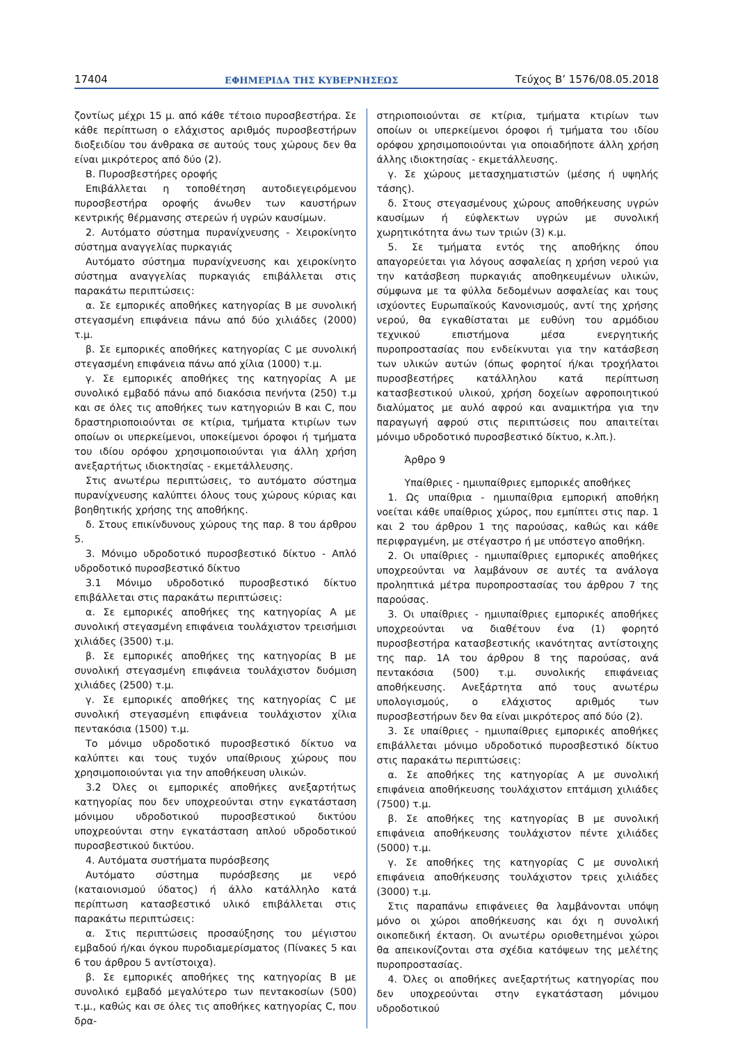17404 ΕΦΗΜΕΡΙΔΑ ΤΗΣ ΚΥΒΕΡΝΗΣΕΩΣ Τεύχος Β’ 1576/08.05.2018
ζοντίως μέχρι 15 μ. από κάθε τέτοιο πυροσβεστήρα. Σε κάθε περίπτωση ο ελάχιστος αριθμός πυροσβεστήρων διοξειδίου του άνθρακα σε αυτούς τους χώρους δεν θα είναι μικρότερος από δύο (2).
Β. Πυροσβεστήρες οροφής
Επιβάλλεται η τοποθέτηση αυτοδιεγειρόμενου πυροσβεστήρα οροφής άνωθεν των καυστήρων κεντρικής θέρμανσης στερεών ή υγρών καυσίμων.
2. Αυτόματο σύστημα πυρανίχνευσης - Χειροκίνητο σύστημα αναγγελίας πυρκαγιάς
Αυτόματο σύστημα πυρανίχνευσης και χειροκίνητο σύστημα αναγγελίας πυρκαγιάς επιβάλλεται στις παρακάτω περιπτώσεις:
α. Σε εμπορικές αποθήκες κατηγορίας Β με συνολική στεγασμένη επιφάνεια πάνω από δύο χιλιάδες (2000) τ.μ.
β. Σε εμπορικές αποθήκες κατηγορίας C με συνολική στεγασμένη επιφάνεια πάνω από χίλια (1000) τ.μ.
γ. Σε εμπορικές αποθήκες της κατηγορίας Α με συνολικό εμβαδό πάνω από διακόσια πενήντα (250) τ.μ και σε όλες τις αποθήκες των κατηγοριών Β και C, που δραστηριοποιούνται σε κτίρια, τμήματα κτιρίων των οποίων οι υπερκείμενοι, υποκείμενοι όροφοι ή τμήματα του ιδίου ορόφου χρησιμοποιούνται για άλλη χρήση ανεξαρτήτως ιδιοκτησίας - εκμετάλλευσης.
Στις ανωτέρω περιπτώσεις, το αυτόματο σύστημα πυρανίχνευσης καλύπτει όλους τους χώρους κύριας και βοηθητικής χρήσης της αποθήκης.
δ. Στους επικίνδυνους χώρους της παρ. 8 του άρθρου 5.
3. Μόνιμο υδροδοτικό πυροσβεστικό δίκτυο - Απλό υδροδοτικό πυροσβεστικό δίκτυο
3.1 Μόνιμο υδροδοτικό πυροσβεστικό δίκτυο επιβάλλεται στις παρακάτω περιπτώσεις:
α. Σε εμπορικές αποθήκες της κατηγορίας Α με συνολική στεγασμένη επιφάνεια τουλάχιστον τρεισήμισι χιλιάδες (3500) τ.μ.
β. Σε εμπορικές αποθήκες της κατηγορίας Β με συνολική στεγασμένη επιφάνεια τουλάχιστον δυόμιση χιλιάδες (2500) τ.μ.
γ. Σε εμπορικές αποθήκες της κατηγορίας C με συνολική στεγασμένη επιφάνεια τουλάχιστον χίλια πεντακόσια (1500) τ.μ.
Το μόνιμο υδροδοτικό πυροσβεστικό δίκτυο να καλύπτει και τους τυχόν υπαίθριους χώρους που χρησιμοποιούνται για την αποθήκευση υλικών.
3.2 Όλες οι εμπορικές αποθήκες ανεξαρτήτως κατηγορίας που δεν υποχρεούνται στην εγκατάσταση μόνιμου υδροδοτικού πυροσβεστικού δικτύου υποχρεούνται στην εγκατάσταση απλού υδροδοτικού πυροσβεστικού δικτύου.
4. Αυτόματα συστήματα πυρόσβεσης
Αυτόματο σύστημα πυρόσβεσης με νερό (καταιονισμού ύδατος) ή άλλο κατάλληλο κατά περίπτωση κατασβεστικό υλικό επιβάλλεται στις παρακάτω περιπτώσεις:
α. Στις περιπτώσεις προσαύξησης του μέγιστου εμβαδού ή/και όγκου πυροδιαμερίσματος (Πίνακες 5 και 6 του άρθρου 5 αντίστοιχα).
β. Σε εμπορικές αποθήκες της κατηγορίας Β με συνολικό εμβαδό μεγαλύτερο των πεντακοσίων (500) τ.μ., καθώς και σε όλες τις αποθήκες κατηγορίας C, που δρα-
στηριοποιούνται σε κτίρια, τμήματα κτιρίων των οποίων οι υπερκείμενοι όροφοι ή τμήματα του ιδίου ορόφου χρησιμοποιούνται για οποιαδήποτε άλλη χρήση άλλης ιδιοκτησίας - εκμετάλλευσης.
γ. Σε χώρους μετασχηματιστών (μέσης ή υψηλής τάσης).
δ. Στους στεγασμένους χώρους αποθήκευσης υγρών καυσίμων ή εύφλεκτων υγρών με συνολική χωρητικότητα άνω των τριών (3) κ.μ.
5. Σε τμήματα εντός της αποθήκης όπου απαγορεύεται για λόγους ασφαλείας η χρήση νερού για την κατάσβεση πυρκαγιάς αποθηκευμένων υλικών, σύμφωνα με τα φύλλα δεδομένων ασφαλείας και τους ισχύοντες Ευρωπαϊκούς Κανονισμούς, αντί της χρήσης νερού, θα εγκαθίσταται με ευθύνη του αρμόδιου τεχνικού επιστήμονα μέσα ενεργητικής πυροπροστασίας που ενδείκνυται για την κατάσβεση των υλικών αυτών (όπως φορητοί ή/και τροχήλατοι πυροσβεστήρες κατάλληλου κατά περίπτωση κατασβεστικού υλικού, χρήση δοχείων αφροποιητικού διαλύματος με αυλό αφρού και αναμικτήρα για την παραγωγή αφρού στις περιπτώσεις που απαιτείται μόνιμο υδροδοτικό πυροσβεστικό δίκτυο, κ.λπ.).
Άρθρο 9
Υπαίθριες - ημιυπαίθριες εμπορικές αποθήκες
1. Ως υπαίθρια - ημιυπαίθρια εμπορική αποθήκη νοείται κάθε υπαίθριος χώρος, που εμπίπτει στις παρ. 1 και 2 του άρθρου 1 της παρούσας, καθώς και κάθε περιφραγμένη, με στέγαστρο ή με υπόστεγο αποθήκη.
2. Οι υπαίθριες - ημιυπαίθριες εμπορικές αποθήκες υποχρεούνται να λαμβάνουν σε αυτές τα ανάλογα προληπτικά μέτρα πυροπροστασίας του άρθρου 7 της παρούσας.
3. Οι υπαίθριες - ημιυπαίθριες εμπορικές αποθήκες υποχρεούνται να διαθέτουν ένα (1) φορητό πυροσβεστήρα κατασβεστικής ικανότητας αντίστοιχης της παρ. 1Α του άρθρου 8 της παρούσας, ανά πεντακόσια (500) τ.μ. συνολικής επιφάνειας αποθήκευσης. Ανεξάρτητα από τους ανωτέρω υπολογισμούς, ο ελάχιστος αριθμός των πυροσβεστήρων δεν θα είναι μικρότερος από δύο (2).
3. Σε υπαίθριες - ημιυπαίθριες εμπορικές αποθήκες επιβάλλεται μόνιμο υδροδοτικό πυροσβεστικό δίκτυο στις παρακάτω περιπτώσεις:
α. Σε αποθήκες της κατηγορίας Α με συνολική επιφάνεια αποθήκευσης τουλάχιστον επτάμιση χιλιάδες (7500) τ.μ.
β. Σε αποθήκες της κατηγορίας Β με συνολική επιφάνεια αποθήκευσης τουλάχιστον πέντε χιλιάδες (5000) τ.μ.
γ. Σε αποθήκες της κατηγορίας C με συνολική επιφάνεια αποθήκευσης τουλάχιστον τρεις χιλιάδες (3000) τ.μ.
Στις παραπάνω επιφάνειες θα λαμβάνονται υπόψη μόνο οι χώροι αποθήκευσης και όχι η συνολική οικοπεδική έκταση. Οι ανωτέρω οριοθετημένοι χώροι θα απεικονίζονται στα σχέδια κατόψεων της μελέτης πυροπροστασίας.
4. Όλες οι αποθήκες ανεξαρτήτως κατηγορίας που δεν υποχρεούνται στην εγκατάσταση μόνιμου υδροδοτικού